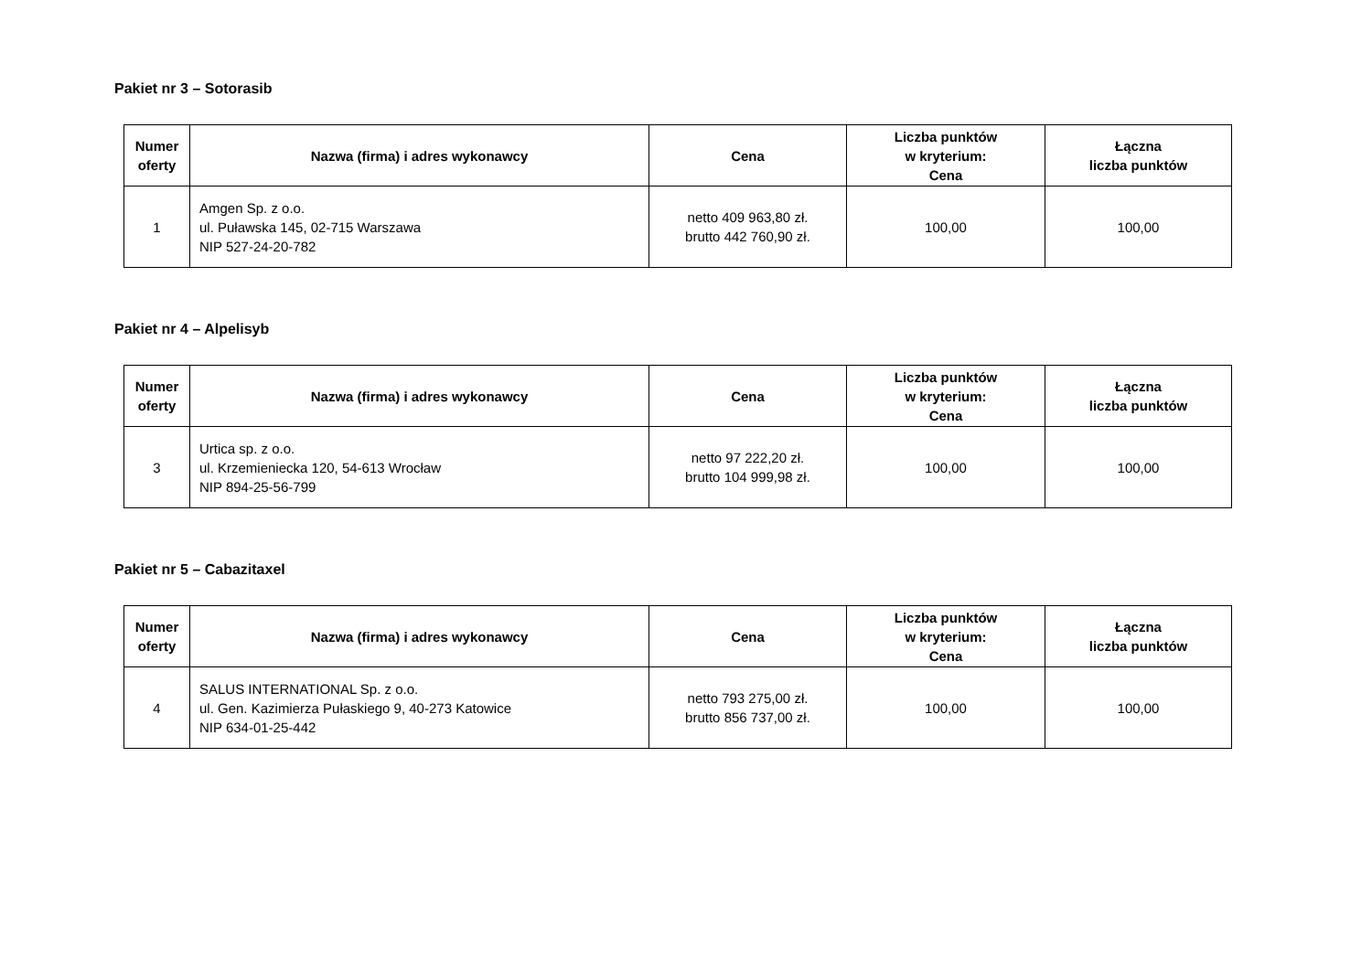Pakiet nr 3 – Sotorasib
| Numer oferty | Nazwa (firma) i adres wykonawcy | Cena | Liczba punktów w kryterium: Cena | Łączna liczba punktów |
| --- | --- | --- | --- | --- |
| 1 | Amgen Sp. z o.o. ul. Puławska 145, 02-715 Warszawa NIP 527-24-20-782 | netto 409 963,80 zł. brutto 442 760,90 zł. | 100,00 | 100,00 |
Pakiet nr 4 – Alpelisyb
| Numer oferty | Nazwa (firma) i adres wykonawcy | Cena | Liczba punktów w kryterium: Cena | Łączna liczba punktów |
| --- | --- | --- | --- | --- |
| 3 | Urtica sp. z o.o. ul. Krzemieniecka 120, 54-613 Wrocław NIP 894-25-56-799 | netto 97 222,20 zł. brutto 104 999,98 zł. | 100,00 | 100,00 |
Pakiet nr 5 – Cabazitaxel
| Numer oferty | Nazwa (firma) i adres wykonawcy | Cena | Liczba punktów w kryterium: Cena | Łączna liczba punktów |
| --- | --- | --- | --- | --- |
| 4 | SALUS INTERNATIONAL Sp. z o.o. ul. Gen. Kazimierza Pułaskiego 9, 40-273 Katowice NIP 634-01-25-442 | netto 793 275,00 zł. brutto 856 737,00 zł. | 100,00 | 100,00 |